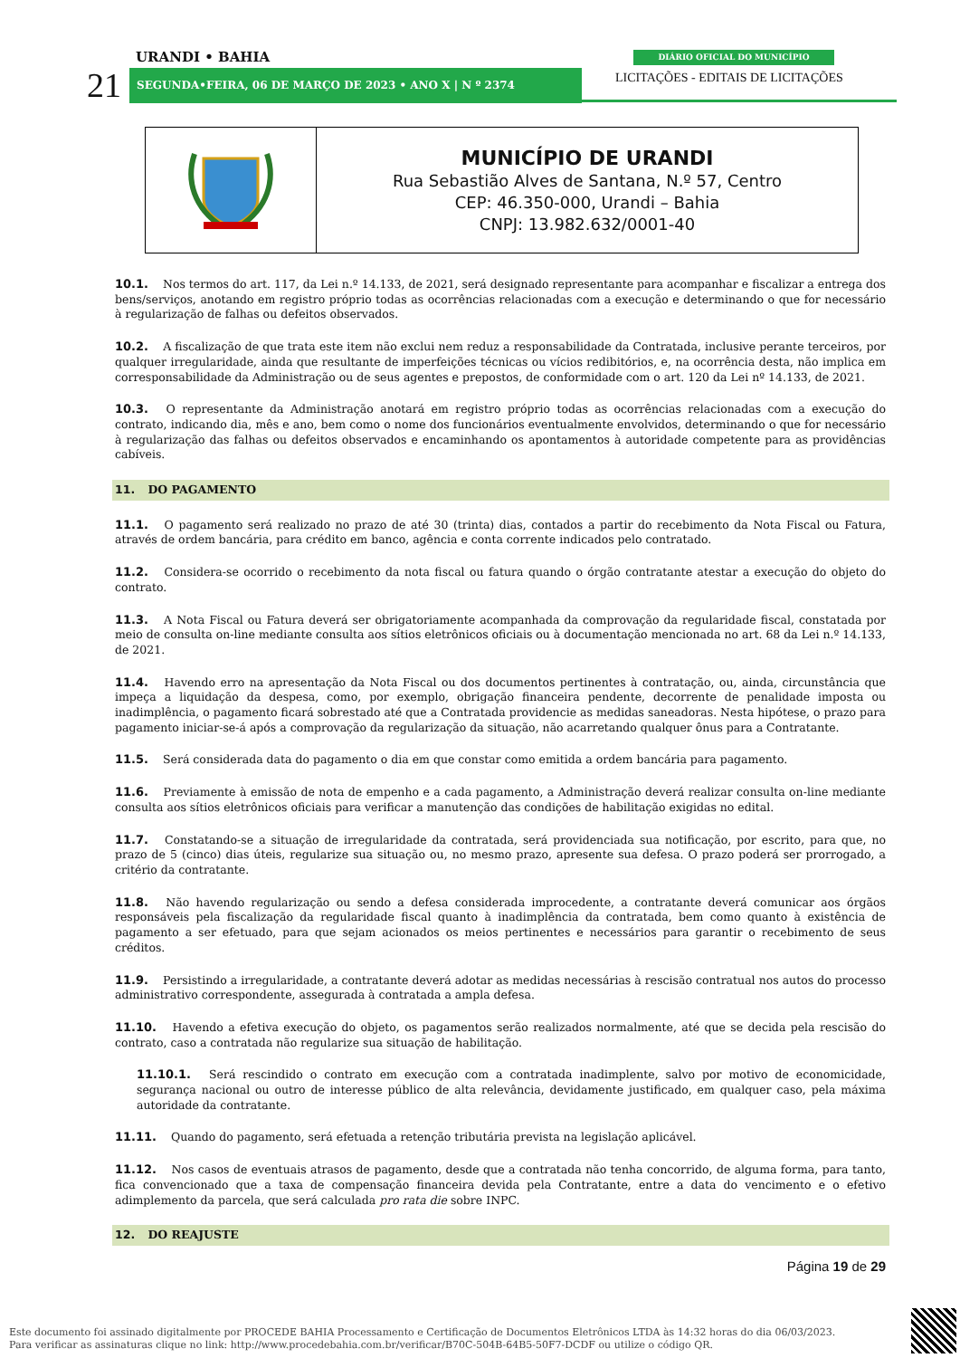URANDI • BAHIA
21 SEGUNDA•FEIRA, 06 DE MARÇO DE 2023 • ANO X | N º 2374
DIÁRIO OFICIAL DO MUNICÍPIO
LICITAÇÕES - EDITAIS DE LICITAÇÕES
MUNICÍPIO DE URANDI
Rua Sebastião Alves de Santana, N.º 57, Centro
CEP: 46.350-000, Urandi – Bahia
CNPJ: 13.982.632/0001-40
10.1. Nos termos do art. 117, da Lei n.º 14.133, de 2021, será designado representante para acompanhar e fiscalizar a entrega dos bens/serviços, anotando em registro próprio todas as ocorrências relacionadas com a execução e determinando o que for necessário à regularização de falhas ou defeitos observados.
10.2. A fiscalização de que trata este item não exclui nem reduz a responsabilidade da Contratada, inclusive perante terceiros, por qualquer irregularidade, ainda que resultante de imperfeições técnicas ou vícios redibitórios, e, na ocorrência desta, não implica em corresponsabilidade da Administração ou de seus agentes e prepostos, de conformidade com o art. 120 da Lei nº 14.133, de 2021.
10.3. O representante da Administração anotará em registro próprio todas as ocorrências relacionadas com a execução do contrato, indicando dia, mês e ano, bem como o nome dos funcionários eventualmente envolvidos, determinando o que for necessário à regularização das falhas ou defeitos observados e encaminhando os apontamentos à autoridade competente para as providências cabíveis.
11. DO PAGAMENTO
11.1. O pagamento será realizado no prazo de até 30 (trinta) dias, contados a partir do recebimento da Nota Fiscal ou Fatura, através de ordem bancária, para crédito em banco, agência e conta corrente indicados pelo contratado.
11.2. Considera-se ocorrido o recebimento da nota fiscal ou fatura quando o órgão contratante atestar a execução do objeto do contrato.
11.3. A Nota Fiscal ou Fatura deverá ser obrigatoriamente acompanhada da comprovação da regularidade fiscal, constatada por meio de consulta on-line mediante consulta aos sítios eletrônicos oficiais ou à documentação mencionada no art. 68 da Lei n.º 14.133, de 2021.
11.4. Havendo erro na apresentação da Nota Fiscal ou dos documentos pertinentes à contratação, ou, ainda, circunstância que impeça a liquidação da despesa, como, por exemplo, obrigação financeira pendente, decorrente de penalidade imposta ou inadimplência, o pagamento ficará sobrestado até que a Contratada providencie as medidas saneadoras. Nesta hipótese, o prazo para pagamento iniciar-se-á após a comprovação da regularização da situação, não acarretando qualquer ônus para a Contratante.
11.5. Será considerada data do pagamento o dia em que constar como emitida a ordem bancária para pagamento.
11.6. Previamente à emissão de nota de empenho e a cada pagamento, a Administração deverá realizar consulta on-line mediante consulta aos sítios eletrônicos oficiais para verificar a manutenção das condições de habilitação exigidas no edital.
11.7. Constatando-se a situação de irregularidade da contratada, será providenciada sua notificação, por escrito, para que, no prazo de 5 (cinco) dias úteis, regularize sua situação ou, no mesmo prazo, apresente sua defesa. O prazo poderá ser prorrogado, a critério da contratante.
11.8. Não havendo regularização ou sendo a defesa considerada improcedente, a contratante deverá comunicar aos órgãos responsáveis pela fiscalização da regularidade fiscal quanto à inadimplência da contratada, bem como quanto à existência de pagamento a ser efetuado, para que sejam acionados os meios pertinentes e necessários para garantir o recebimento de seus créditos.
11.9. Persistindo a irregularidade, a contratante deverá adotar as medidas necessárias à rescisão contratual nos autos do processo administrativo correspondente, assegurada à contratada a ampla defesa.
11.10. Havendo a efetiva execução do objeto, os pagamentos serão realizados normalmente, até que se decida pela rescisão do contrato, caso a contratada não regularize sua situação de habilitação.
11.10.1. Será rescindido o contrato em execução com a contratada inadimplente, salvo por motivo de economicidade, segurança nacional ou outro de interesse público de alta relevância, devidamente justificado, em qualquer caso, pela máxima autoridade da contratante.
11.11. Quando do pagamento, será efetuada a retenção tributária prevista na legislação aplicável.
11.12. Nos casos de eventuais atrasos de pagamento, desde que a contratada não tenha concorrido, de alguma forma, para tanto, fica convencionado que a taxa de compensação financeira devida pela Contratante, entre a data do vencimento e o efetivo adimplemento da parcela, que será calculada pro rata die sobre INPC.
12. DO REAJUSTE
Página 19 de 29
Este documento foi assinado digitalmente por PROCEDE BAHIA Processamento e Certificação de Documentos Eletrônicos LTDA às 14:32 horas do dia 06/03/2023.
Para verificar as assinaturas clique no link: http://www.procedebahia.com.br/verificar/B70C-504B-64B5-50F7-DCDF ou utilize o código QR.